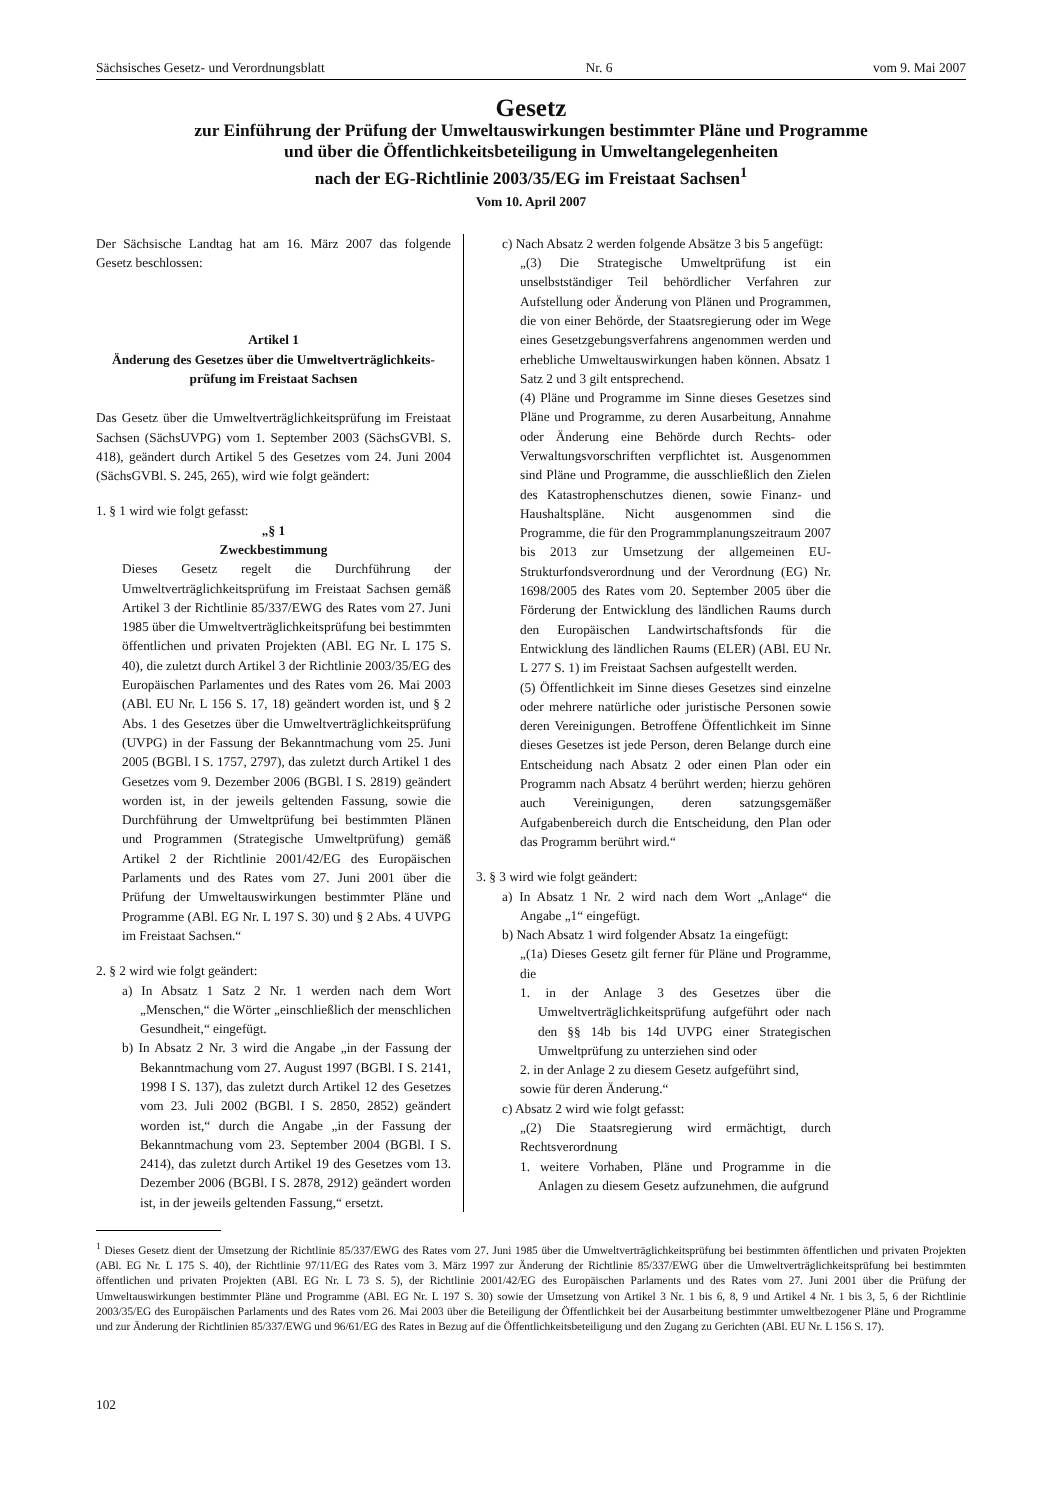Sächsisches Gesetz- und Verordnungsblatt Nr. 6 vom 9. Mai 2007
Gesetz
zur Einführung der Prüfung der Umweltauswirkungen bestimmter Pläne und Programme
und über die Öffentlichkeitsbeteiligung in Umweltangelegenheiten
nach der EG-Richtlinie 2003/35/EG im Freistaat Sachsen<sup>1</sup>
Vom 10. April 2007
Der Sächsische Landtag hat am 16. März 2007 das folgende Gesetz beschlossen:
Artikel 1
Änderung des Gesetzes über die Umweltverträglichkeits-prüfung im Freistaat Sachsen
Das Gesetz über die Umweltverträglichkeitsprüfung im Freistaat Sachsen (SächsUVPG) vom 1. September 2003 (SächsGVBl. S. 418), geändert durch Artikel 5 des Gesetzes vom 24. Juni 2004 (SächsGVBl. S. 245, 265), wird wie folgt geändert:
1. § 1 wird wie folgt gefasst:
„§ 1
Zweckbestimmung
Dieses Gesetz regelt die Durchführung der Umweltverträglichkeitsprüfung im Freistaat Sachsen gemäß Artikel 3 der Richtlinie 85/337/EWG des Rates vom 27. Juni 1985 über die Umweltverträglichkeitsprüfung bei bestimmten öffentlichen und privaten Projekten (ABl. EG Nr. L 175 S. 40), die zuletzt durch Artikel 3 der Richtlinie 2003/35/EG des Europäischen Parlamentes und des Rates vom 26. Mai 2003 (ABl. EU Nr. L 156 S. 17, 18) geändert worden ist, und § 2 Abs. 1 des Gesetzes über die Umweltverträglichkeitsprüfung (UVPG) in der Fassung der Bekanntmachung vom 25. Juni 2005 (BGBl. I S. 1757, 2797), das zuletzt durch Artikel 1 des Gesetzes vom 9. Dezember 2006 (BGBl. I S. 2819) geändert worden ist, in der jeweils geltenden Fassung, sowie die Durchführung der Umweltprüfung bei bestimmten Plänen und Programmen (Strategische Umweltprüfung) gemäß Artikel 2 der Richtlinie 2001/42/EG des Europäischen Parlaments und des Rates vom 27. Juni 2001 über die Prüfung der Umweltauswirkungen bestimmter Pläne und Programme (ABl. EG Nr. L 197 S. 30) und § 2 Abs. 4 UVPG im Freistaat Sachsen.“
2. § 2 wird wie folgt geändert:
a) In Absatz 1 Satz 2 Nr. 1 werden nach dem Wort „Menschen,“ die Wörter „einschließlich der menschlichen Gesundheit,“ eingefügt.
b) In Absatz 2 Nr. 3 wird die Angabe „in der Fassung der Bekanntmachung vom 27. August 1997 (BGBl. I S. 2141, 1998 I S. 137), das zuletzt durch Artikel 12 des Gesetzes vom 23. Juli 2002 (BGBl. I S. 2850, 2852) geändert worden ist,“ durch die Angabe „in der Fassung der Bekanntmachung vom 23. September 2004 (BGBl. I S. 2414), das zuletzt durch Artikel 19 des Gesetzes vom 13. Dezember 2006 (BGBl. I S. 2878, 2912) geändert worden ist, in der jeweils geltenden Fassung,“ ersetzt.
c) Nach Absatz 2 werden folgende Absätze 3 bis 5 angefügt:
„(3) Die Strategische Umweltprüfung ist ein unselbstständiger Teil behördlicher Verfahren zur Aufstellung oder Änderung von Plänen und Programmen, die von einer Behörde, der Staatsregierung oder im Wege eines Gesetzgebungsverfahrens angenommen werden und erhebliche Umweltauswirkungen haben können. Absatz 1 Satz 2 und 3 gilt entsprechend.
(4) Pläne und Programme im Sinne dieses Gesetzes sind Pläne und Programme, zu deren Ausarbeitung, Annahme oder Änderung eine Behörde durch Rechts- oder Verwaltungsvorschriften verpflichtet ist. Ausgenommen sind Pläne und Programme, die ausschließlich den Zielen des Katastrophenschutzes dienen, sowie Finanz- und Haushaltspläne. Nicht ausgenommen sind die Programme, die für den Programmplanungszeitraum 2007 bis 2013 zur Umsetzung der allgemeinen EU-Strukturfondsverordnung und der Verordnung (EG) Nr. 1698/2005 des Rates vom 20. September 2005 über die Förderung der Entwicklung des ländlichen Raums durch den Europäischen Landwirtschaftsfonds für die Entwicklung des ländlichen Raums (ELER) (ABl. EU Nr. L 277 S. 1) im Freistaat Sachsen aufgestellt werden.
(5) Öffentlichkeit im Sinne dieses Gesetzes sind einzelne oder mehrere natürliche oder juristische Personen sowie deren Vereinigungen. Betroffene Öffentlichkeit im Sinne dieses Gesetzes ist jede Person, deren Belange durch eine Entscheidung nach Absatz 2 oder einen Plan oder ein Programm nach Absatz 4 berührt werden; hierzu gehören auch Vereinigungen, deren satzungsgemäßer Aufgabenbereich durch die Entscheidung, den Plan oder das Programm berührt wird.“
3. § 3 wird wie folgt geändert:
a) In Absatz 1 Nr. 2 wird nach dem Wort „Anlage“ die Angabe „1“ eingefügt.
b) Nach Absatz 1 wird folgender Absatz 1a eingefügt:
„(1a) Dieses Gesetz gilt ferner für Pläne und Programme, die
1. in der Anlage 3 des Gesetzes über die Umweltverträglichkeitsprüfung aufgeführt oder nach den §§ 14b bis 14d UVPG einer Strategischen Umweltprüfung zu unterziehen sind oder
2. in der Anlage 2 zu diesem Gesetz aufgeführt sind,
sowie für deren Änderung.“
c) Absatz 2 wird wie folgt gefasst:
„(2) Die Staatsregierung wird ermächtigt, durch Rechtsverordnung
1. weitere Vorhaben, Pläne und Programme in die Anlagen zu diesem Gesetz aufzunehmen, die aufgrund
<sup>1</sup> Dieses Gesetz dient der Umsetzung der Richtlinie 85/337/EWG des Rates vom 27. Juni 1985 über die Umweltverträglichkeitsprüfung bei bestimmten öffentlichen und privaten Projekten (ABl. EG Nr. L 175 S. 40), der Richtlinie 97/11/EG des Rates vom 3. März 1997 zur Änderung der Richtlinie 85/337/EWG über die Umweltverträglichkeitsprüfung bei bestimmten öffentlichen und privaten Projekten (ABl. EG Nr. L 73 S. 5), der Richtlinie 2001/42/EG des Europäischen Parlaments und des Rates vom 27. Juni 2001 über die Prüfung der Umweltauswirkungen bestimmter Pläne und Programme (ABl. EG Nr. L 197 S. 30) sowie der Umsetzung von Artikel 3 Nr. 1 bis 6, 8, 9 und Artikel 4 Nr. 1 bis 3, 5, 6 der Richtlinie 2003/35/EG des Europäischen Parlaments und des Rates vom 26. Mai 2003 über die Beteiligung der Öffentlichkeit bei der Ausarbeitung bestimmter umweltbezogener Pläne und Programme und zur Änderung der Richtlinien 85/337/EWG und 96/61/EG des Rates in Bezug auf die Öffentlichkeitsbeteiligung und den Zugang zu Gerichten (ABl. EU Nr. L 156 S. 17).
102